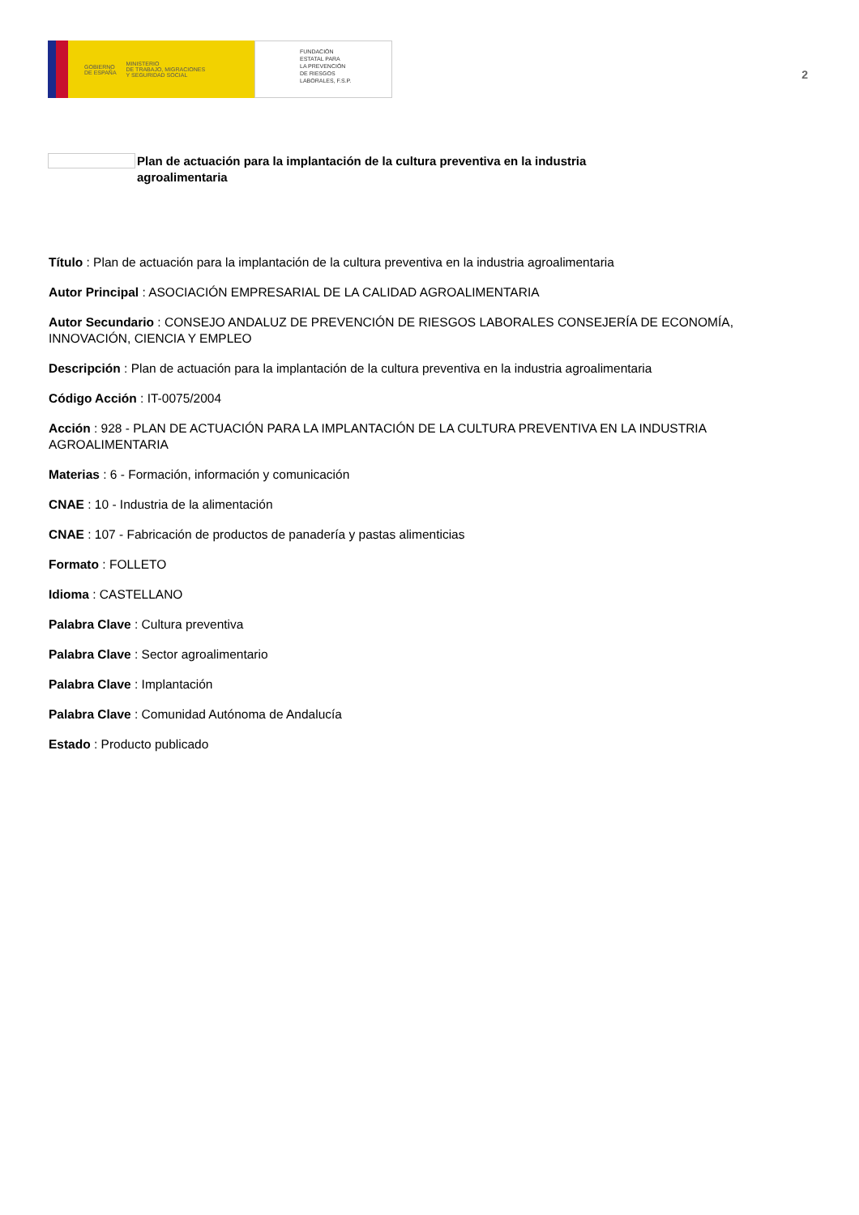GOBIERNO
DE ESPAÑA MINISTERIO
DE TRABAJO, MIGRACIONES
Y SEGURIDAD SOCIAL
FUNDACIÓN
ESTATAL PARA
LA PREVENCIÓN
DE RIESGOS
LABORALES, F.S.P.
2
Plan de actuación para la implantación de la cultura preventiva en la industria agroalimentaria
Título : Plan de actuación para la implantación de la cultura preventiva en la industria agroalimentaria
Autor Principal : ASOCIACIÓN EMPRESARIAL DE LA CALIDAD AGROALIMENTARIA
Autor Secundario : CONSEJO ANDALUZ DE PREVENCIÓN DE RIESGOS LABORALES CONSEJERÍA DE ECONOMÍA, INNOVACIÓN, CIENCIA Y EMPLEO
Descripción : Plan de actuación para la implantación de la cultura preventiva en la industria agroalimentaria
Código Acción : IT-0075/2004
Acción : 928 - PLAN DE ACTUACIÓN PARA LA IMPLANTACIÓN DE LA CULTURA PREVENTIVA EN LA INDUSTRIA AGROALIMENTARIA
Materias : 6 - Formación, información y comunicación
CNAE : 10 - Industria de la alimentación
CNAE : 107 - Fabricación de productos de panadería y pastas alimenticias
Formato : FOLLETO
Idioma : CASTELLANO
Palabra Clave : Cultura preventiva
Palabra Clave : Sector agroalimentario
Palabra Clave : Implantación
Palabra Clave : Comunidad Autónoma de Andalucía
Estado : Producto publicado